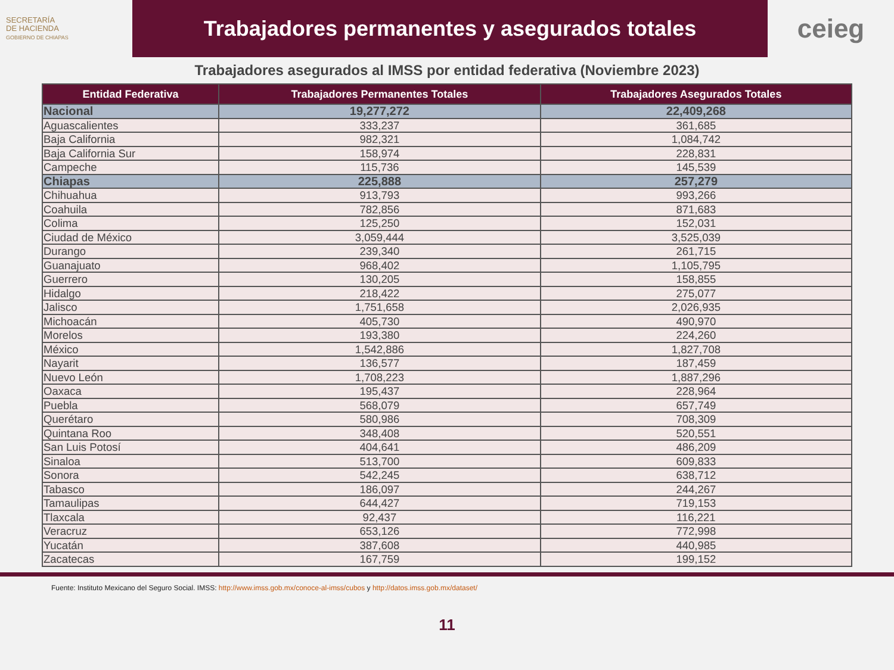SECRETARÍA
DE HACIENDA
GOBIERNO DE CHIAPAS
Trabajadores permanentes y asegurados totales
ceieg
Trabajadores asegurados al IMSS por entidad federativa (Noviembre 2023)
| Entidad Federativa | Trabajadores Permanentes Totales | Trabajadores Asegurados Totales |
| --- | --- | --- |
| Nacional | 19,277,272 | 22,409,268 |
| Aguascalientes | 333,237 | 361,685 |
| Baja California | 982,321 | 1,084,742 |
| Baja California Sur | 158,974 | 228,831 |
| Campeche | 115,736 | 145,539 |
| Chiapas | 225,888 | 257,279 |
| Chihuahua | 913,793 | 993,266 |
| Coahuila | 782,856 | 871,683 |
| Colima | 125,250 | 152,031 |
| Ciudad de México | 3,059,444 | 3,525,039 |
| Durango | 239,340 | 261,715 |
| Guanajuato | 968,402 | 1,105,795 |
| Guerrero | 130,205 | 158,855 |
| Hidalgo | 218,422 | 275,077 |
| Jalisco | 1,751,658 | 2,026,935 |
| Michoacán | 405,730 | 490,970 |
| Morelos | 193,380 | 224,260 |
| México | 1,542,886 | 1,827,708 |
| Nayarit | 136,577 | 187,459 |
| Nuevo León | 1,708,223 | 1,887,296 |
| Oaxaca | 195,437 | 228,964 |
| Puebla | 568,079 | 657,749 |
| Querétaro | 580,986 | 708,309 |
| Quintana Roo | 348,408 | 520,551 |
| San Luis Potosí | 404,641 | 486,209 |
| Sinaloa | 513,700 | 609,833 |
| Sonora | 542,245 | 638,712 |
| Tabasco | 186,097 | 244,267 |
| Tamaulipas | 644,427 | 719,153 |
| Tlaxcala | 92,437 | 116,221 |
| Veracruz | 653,126 | 772,998 |
| Yucatán | 387,608 | 440,985 |
| Zacatecas | 167,759 | 199,152 |
Fuente: Instituto Mexicano del Seguro Social. IMSS: http://www.imss.gob.mx/conoce-al-imss/cubos y http://datos.imss.gob.mx/dataset/
11